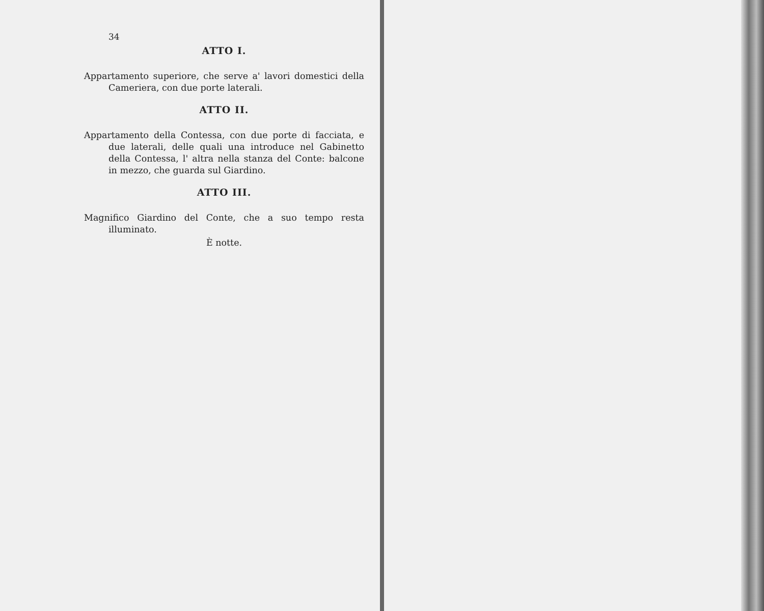34
ATTO I.
Appartamento superiore, che serve a' lavori domestici della Cameriera, con due porte laterali.
ATTO II.
Appartamento della Contessa, con due porte di facciata, e due laterali, delle quali una introduce nel Gabinetto della Contessa, l' altra nella stanza del Conte: balcone in mezzo, che guarda sul Giardino.
ATTO III.
Magnifico Giardino del Conte, che a suo tempo resta illuminato.
È notte.